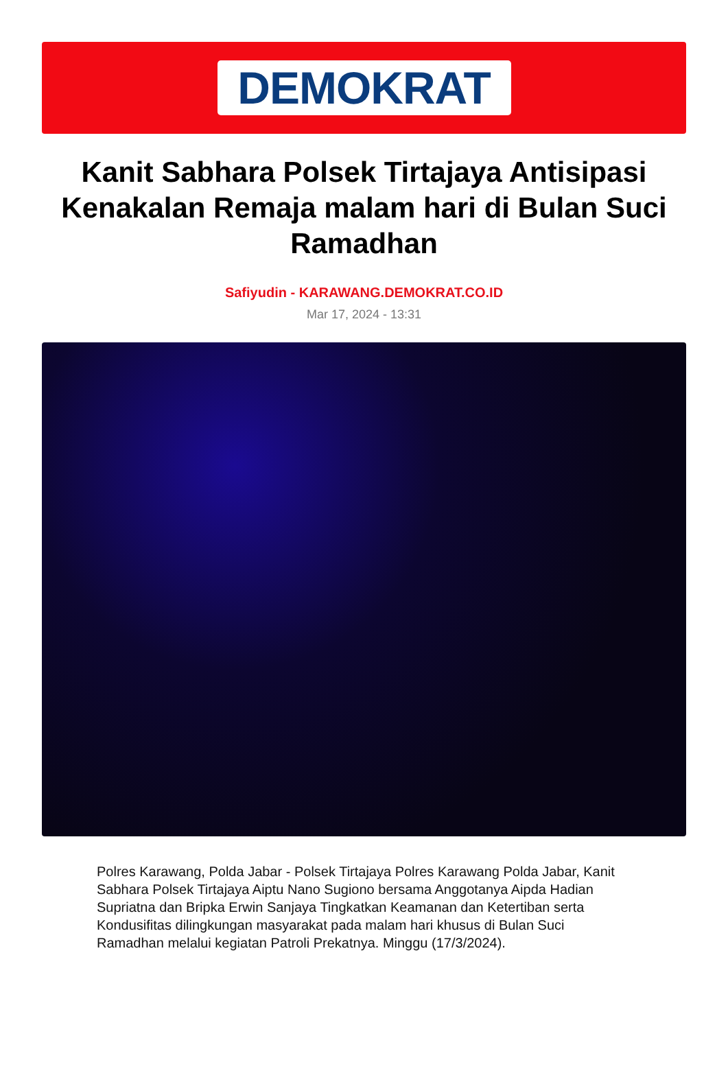DEMOKRAT
Kanit Sabhara Polsek Tirtajaya Antisipasi Kenakalan Remaja malam hari di Bulan Suci Ramadhan
Safiyudin - KARAWANG.DEMOKRAT.CO.ID
Mar 17, 2024 - 13:31
Polres Karawang, Polda Jabar - Polsek Tirtajaya Polres Karawang Polda Jabar, Kanit Sabhara Polsek Tirtajaya Aiptu Nano Sugiono bersama Anggotanya Aipda Hadian Supriatna dan Bripka Erwin Sanjaya Tingkatkan Keamanan dan Ketertiban serta Kondusifitas dilingkungan masyarakat pada malam hari khusus di Bulan Suci Ramadhan melalui kegiatan Patroli Prekatnya. Minggu (17/3/2024).